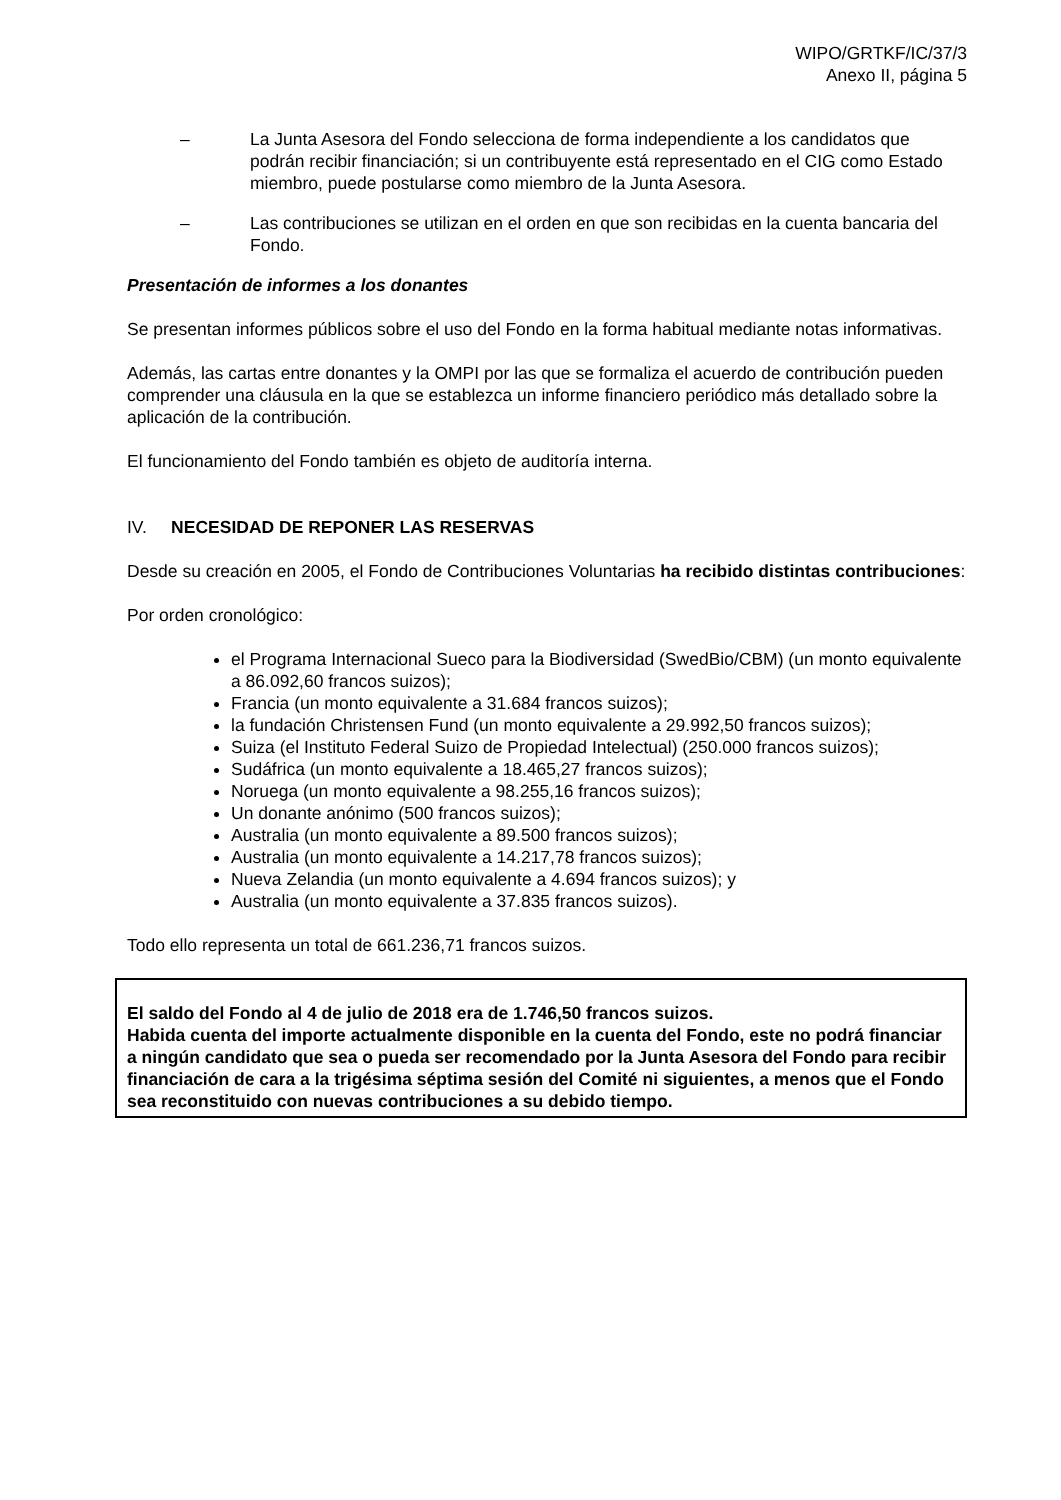WIPO/GRTKF/IC/37/3
Anexo II, página 5
– La Junta Asesora del Fondo selecciona de forma independiente a los candidatos que podrán recibir financiación; si un contribuyente está representado en el CIG como Estado miembro, puede postularse como miembro de la Junta Asesora.
– Las contribuciones se utilizan en el orden en que son recibidas en la cuenta bancaria del Fondo.
Presentación de informes a los donantes
Se presentan informes públicos sobre el uso del Fondo en la forma habitual mediante notas informativas.
Además, las cartas entre donantes y la OMPI por las que se formaliza el acuerdo de contribución pueden comprender una cláusula en la que se establezca un informe financiero periódico más detallado sobre la aplicación de la contribución.
El funcionamiento del Fondo también es objeto de auditoría interna.
IV. NECESIDAD DE REPONER LAS RESERVAS
Desde su creación en 2005, el Fondo de Contribuciones Voluntarias ha recibido distintas contribuciones:
Por orden cronológico:
el Programa Internacional Sueco para la Biodiversidad (SwedBio/CBM) (un monto equivalente a 86.092,60 francos suizos);
Francia (un monto equivalente a 31.684 francos suizos);
la fundación Christensen Fund (un monto equivalente a 29.992,50 francos suizos);
Suiza (el Instituto Federal Suizo de Propiedad Intelectual) (250.000 francos suizos);
Sudáfrica (un monto equivalente a 18.465,27 francos suizos);
Noruega (un monto equivalente a 98.255,16 francos suizos);
Un donante anónimo (500 francos suizos);
Australia (un monto equivalente a 89.500 francos suizos);
Australia (un monto equivalente a 14.217,78 francos suizos);
Nueva Zelandia (un monto equivalente a 4.694 francos suizos); y
Australia (un monto equivalente a 37.835 francos suizos).
Todo ello representa un total de 661.236,71 francos suizos.
El saldo del Fondo al 4 de julio de 2018 era de 1.746,50 francos suizos.
Habida cuenta del importe actualmente disponible en la cuenta del Fondo, este no podrá financiar a ningún candidato que sea o pueda ser recomendado por la Junta Asesora del Fondo para recibir financiación de cara a la trigésima séptima sesión del Comité ni siguientes, a menos que el Fondo sea reconstituido con nuevas contribuciones a su debido tiempo.